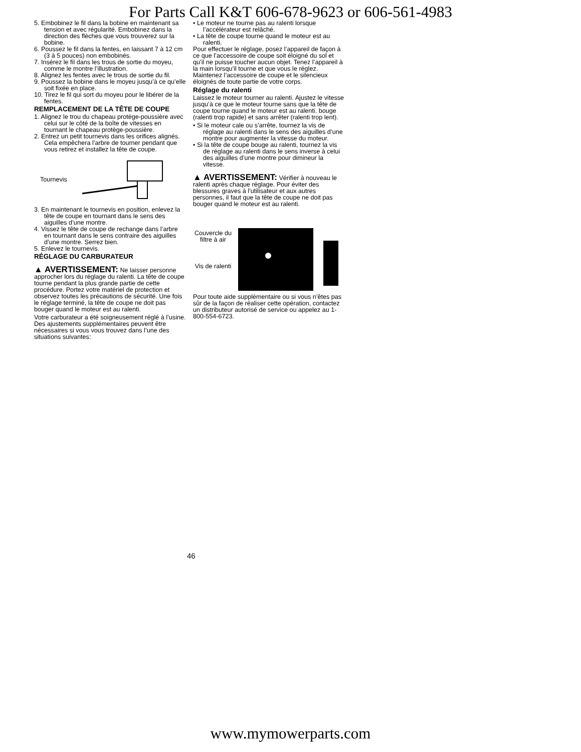For Parts Call K&T 606-678-9623 or 606-561-4983
5. Embobinez le fil dans la bobine en maintenant sa tension et avec régularité. Embobinez dans la direction des flèches que vous trouverez sur la bobine.
6. Poussez le fil dans la fentes, en laissant 7 à 12 cm (3 à 5 pouces) non embobinés.
7. Insérez le fil dans les trous de sortie du moyeu, comme le montre l’illustration.
8. Alignez les fentes avec le trous de sortie du fil.
9. Poussez la bobine dans le moyeu jusqu’à ce qu’elle soit fixée en place.
10. Tirez le fil qui sort du moyeu pour le libérer de la fentes.
REMPLACEMENT DE LA TÊTE DE COUPE
1. Alignez le trou du chapeau protège-poussière avec celui sur le côté de la boîte de vitesses en tournant le chapeau protège-poussière.
2. Entrez un petit tournevis dans les orifices alignés. Cela empêchera l’arbre de tourner pendant que vous retirez et installez la tête de coupe.
Tournevis
3. En maintenant le tournevis en position, enlevez la tête de coupe en tournant dans le sens des aiguilles d’une montre.
4. Vissez le tête de coupe de rechange dans l’arbre en tournant dans le sens contraire des aiguilles d’une montre. Serrez bien.
5. Enlevez le tournevis.
RÉGLAGE DU CARBURATEUR
▲ AVERTISSEMENT: Ne laisser personne approcher lors du réglage du ralenti. La tête de coupe tourne pendant la plus grande partie de cette procédure. Portez votre matériel de protection et observez toutes les précautions de sécurité. Une fois le réglage terminé, la tête de coupe ne doit pas bouger quand le moteur est au ralenti.
Votre carburateur a été soigneusement réglé à l’usine. Des ajustements supplémentaires peuvent être nécessaires si vous vous trouvez dans l’une des situations suivantes:
• Le moteur ne tourne pas au ralenti lorsque l’accélérateur est relâché.
• La tête de coupe tourne quand le moteur est au ralenti.
Pour effectuer le réglage, posez l’appareil de façon à ce que l’accessoire de coupe soit éloigné du sol et qu’il ne puisse toucher aucun objet. Tenez l’appareil à la main lorsqu’il tourne et que vous le réglez. Maintenez l’accessoire de coupe et le silencieux éloignés de toute partie de votre corps.
Réglage du ralenti
Laissez le moteur tourner au ralenti. Ajustez le vitesse jusqu’à ce que le moteur tourne sans que la tête de coupe tourne quand le moteur est au ralenti. bouge (ralenti trop rapide) et sans arrêter (ralenti trop lent).
• Si le moteur cale ou s’arrête, tournez la vis de réglage au ralenti dans le sens des aiguilles d’une montre pour augmenter la vitesse du moteur.
• Si la tête de coupe bouge au ralenti, tournez la vis de réglage au ralenti dans le sens inverse à celui des aiguilles d’une montre pour dimineur la vitesse.
▲ AVERTISSEMENT: Vérifier à nouveau le ralenti après chaque réglage. Pour éviter des blessures graves à l’utilisateur et aux autres personnes, il faut que la tête de coupe ne doit pas bouger quand le moteur est au ralenti.
Couvercle du filtre à air
Vis de ralenti
Pour toute aide supplémentaire ou si vous n’êtes pas sûr de la façon de réaliser cette opération, contactez un distributeur autorisé de service ou appelez au 1-800-554-6723.
46
www.mymowerparts.com